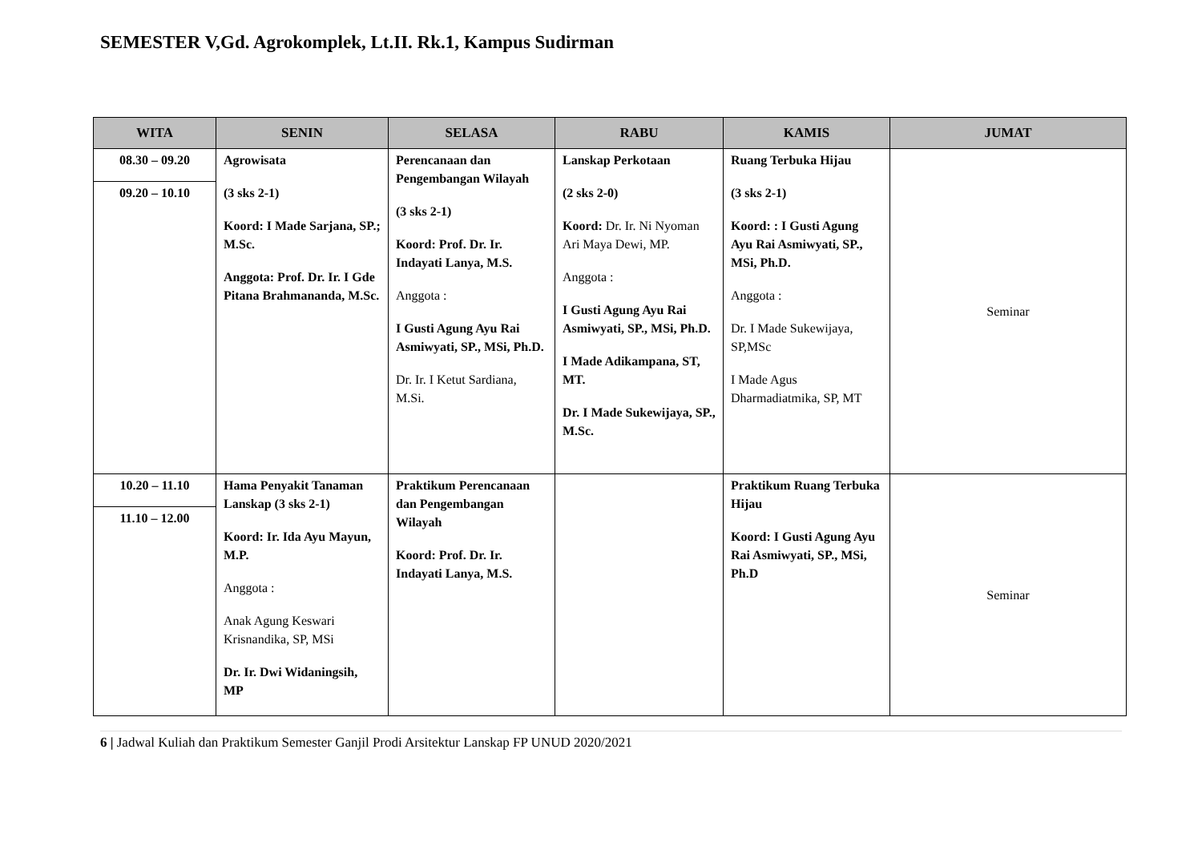SEMESTER V,Gd. Agrokomplek, Lt.II. Rk.1, Kampus Sudirman
| WITA | SENIN | SELASA | RABU | KAMIS | JUMAT |
| --- | --- | --- | --- | --- | --- |
| 08.30 – 09.20 09.20 – 10.10 | Agrowisata (3 sks 2-1) Koord: I Made Sarjana, SP.; M.Sc. Anggota: Prof. Dr. Ir. I Gde Pitana Brahmananda, M.Sc. | Perencanaan dan Pengembangan Wilayah (3 sks 2-1) Koord: Prof. Dr. Ir. Indayati Lanya, M.S. Anggota : I Gusti Agung Ayu Rai Asmiwyati, SP., MSi, Ph.D. Dr. Ir. I Ketut Sardiana, M.Si. | Lanskap Perkotaan (2 sks 2-0) Koord: Dr. Ir. Ni Nyoman Ari Maya Dewi, MP. Anggota : I Gusti Agung Ayu Rai Asmiwyati, SP., MSi, Ph.D. I Made Adikampana, ST, MT. Dr. I Made Sukewijaya, SP., M.Sc. | Ruang Terbuka Hijau (3 sks 2-1) Koord: : I Gusti Agung Ayu Rai Asmiwyati, SP., MSi, Ph.D. Anggota : Dr. I Made Sukewijaya, SP,MSc I Made Agus Dharmadiatmika, SP, MT | Seminar |
| 10.20 – 11.10 11.10 – 12.00 | Hama Penyakit Tanaman Lanskap (3 sks 2-1) Koord: Ir. Ida Ayu Mayun, M.P. Anggota : Anak Agung Keswari Krisnandika, SP, MSi Dr. Ir. Dwi Widaningsih, MP | Praktikum Perencanaan dan Pengembangan Wilayah Koord: Prof. Dr. Ir. Indayati Lanya, M.S. | | Praktikum Ruang Terbuka Hijau Koord: I Gusti Agung Ayu Rai Asmiwyati, SP., MSi, Ph.D | Seminar |
6 | Jadwal Kuliah dan Praktikum Semester Ganjil Prodi Arsitektur Lanskap FP UNUD 2020/2021